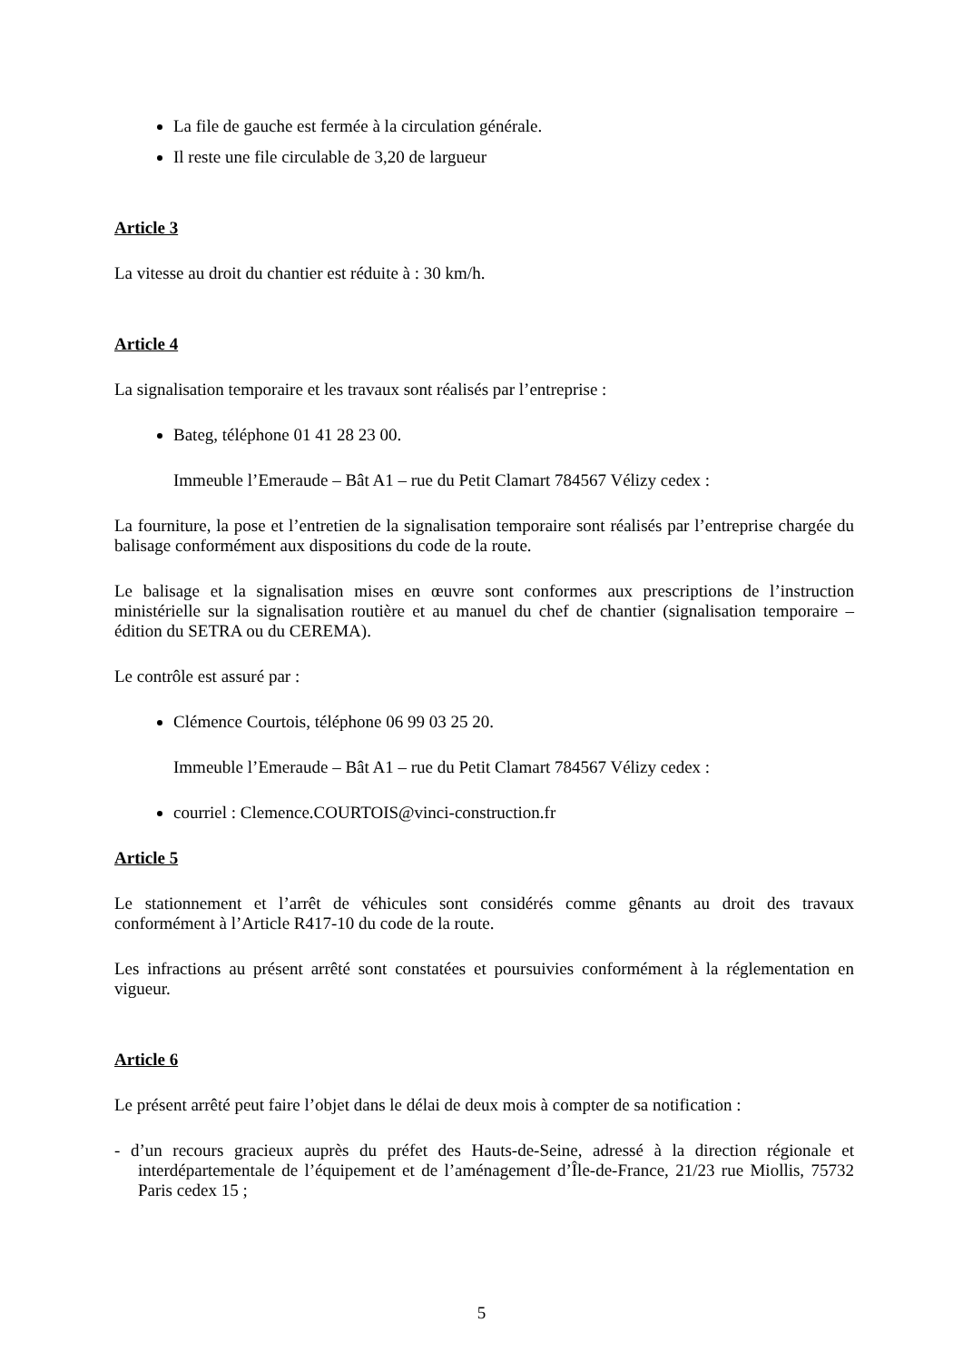La file de gauche est fermée à la circulation générale.
Il reste une file circulable de 3,20 de largueur
Article 3
La vitesse au droit du chantier est réduite à : 30 km/h.
Article 4
La signalisation temporaire et les travaux sont réalisés par l’entreprise :
Bateg, téléphone 01 41 28 23 00.
Immeuble l’Emeraude – Bât A1 – rue du Petit Clamart 784567 Vélizy cedex :
La fourniture, la pose et l’entretien de la signalisation temporaire sont réalisés par l’entreprise chargée du balisage conformément aux dispositions du code de la route.
Le balisage et la signalisation mises en œuvre sont conformes aux prescriptions de l’instruction ministérielle sur la signalisation routière et au manuel du chef de chantier (signalisation temporaire – édition du SETRA ou du CEREMA).
Le contrôle est assuré par :
Clémence Courtois, téléphone 06 99 03 25 20.
Immeuble l’Emeraude – Bât A1 – rue du Petit Clamart 784567 Vélizy cedex :
courriel : Clemence.COURTOIS@vinci-construction.fr
Article 5
Le stationnement et l’arrêt de véhicules sont considérés comme gênants au droit des travaux conformément à l’Article R417-10 du code de la route.
Les infractions au présent arrêté sont constatées et poursuivies conformément à la réglementation en vigueur.
Article 6
Le présent arrêté peut faire l’objet dans le délai de deux mois à compter de sa notification :
- d’un recours gracieux auprès du préfet des Hauts-de-Seine, adressé à la direction régionale et interdépartementale de l’équipement et de l’aménagement d’Île-de-France, 21/23 rue Miollis, 75732 Paris cedex 15 ;
5